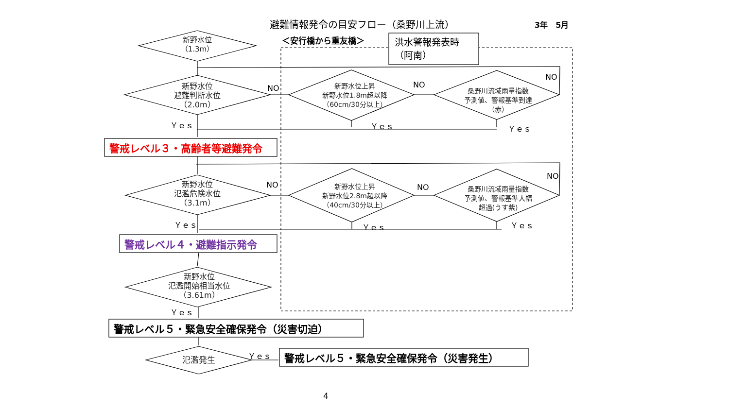避難情報発令の目安フロー（桑野川上流）
3年　5月
＜安行橋から重友橋＞
洪水警報発表時
（阿南）
新野水位
（1.3m）
新野水位
避難判断水位
（2.0m）
新野水位上昇
新野水位1.8m超以降
（60cm/30分以上）
桑野川流域雨量指数
予測値、警報基準到達
（赤）
NO NO
NO
Ｙｅｓ Ｙｅｓ Ｙｅｓ
警戒レベル３・高齢者等避難発令
新野水位
氾濫危険水位
（3.1m）
新野水位上昇
新野水位2.8m超以降
（40cm/30分以上）
桑野川流域雨量指数
予測値、警報基準大幅
超過(うす紫)
NO NO
NO
Ｙｅｓ Ｙｅｓ Ｙｅｓ
警戒レベル４・避難指示発令
新野水位
氾濫開始相当水位
（3.61m）
Ｙｅｓ
警戒レベル５・緊急安全確保発令（災害切迫）
氾濫発生
Ｙｅｓ
警戒レベル５・緊急安全確保発令（災害発生）
4